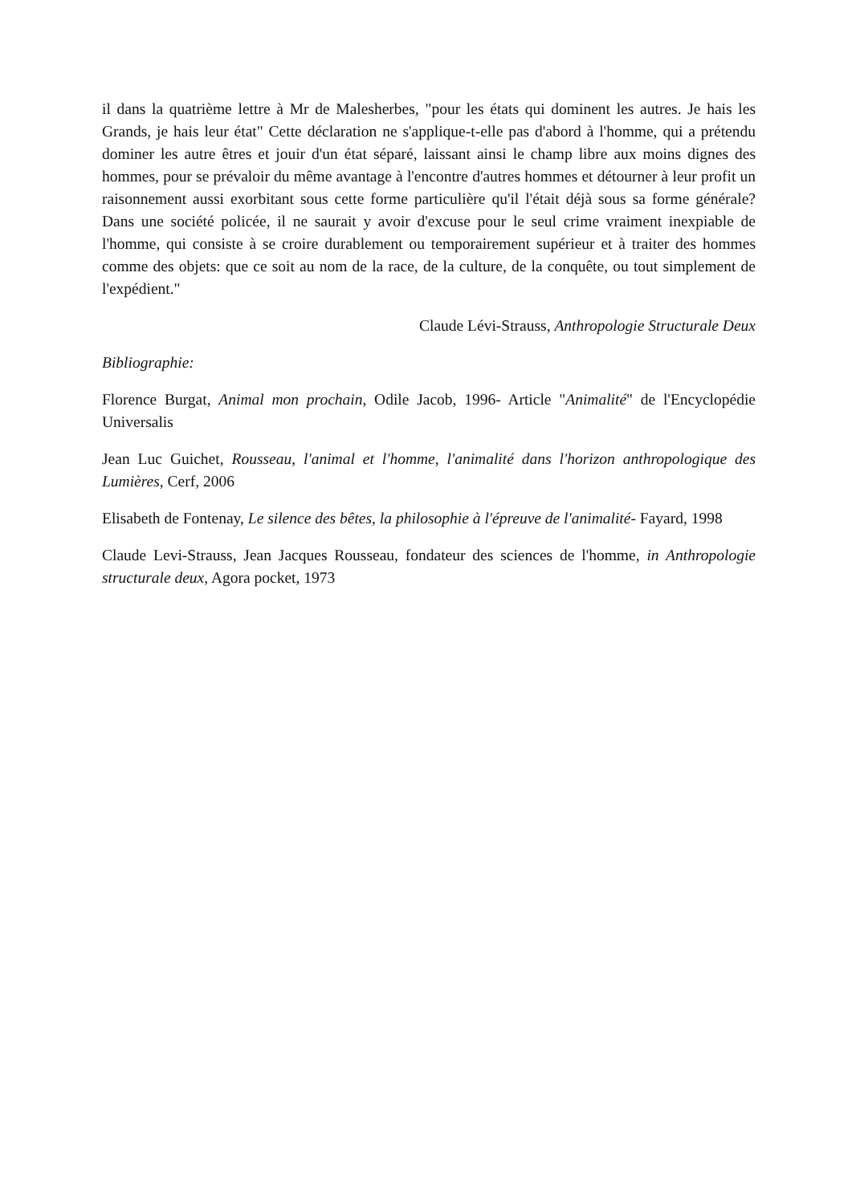il dans la quatrième lettre à Mr de Malesherbes, "pour les états qui dominent les autres. Je hais les Grands, je hais leur état" Cette déclaration ne s'applique-t-elle pas d'abord à l'homme, qui a prétendu dominer les autre êtres et jouir d'un état séparé, laissant ainsi le champ libre aux moins dignes des hommes, pour se prévaloir du même avantage à l'encontre d'autres hommes et détourner à leur profit un raisonnement aussi exorbitant sous cette forme particulière qu'il l'était déjà sous sa forme générale? Dans une société policée, il ne saurait y avoir d'excuse pour le seul crime vraiment inexpiable de l'homme, qui consiste à se croire durablement ou temporairement supérieur et à traiter des hommes comme des objets: que ce soit au nom de la race, de la culture, de la conquête, ou tout simplement de l'expédient."
Claude Lévi-Strauss, Anthropologie Structurale Deux
Bibliographie:
Florence Burgat, Animal mon prochain, Odile Jacob, 1996- Article "Animalité" de l'Encyclopédie Universalis
Jean Luc Guichet, Rousseau, l'animal et l'homme, l'animalité dans l'horizon anthropologique des Lumières, Cerf, 2006
Elisabeth de Fontenay, Le silence des bêtes, la philosophie à l'épreuve de l'animalité- Fayard, 1998
Claude Levi-Strauss, Jean Jacques Rousseau, fondateur des sciences de l'homme, in Anthropologie structurale deux, Agora pocket, 1973